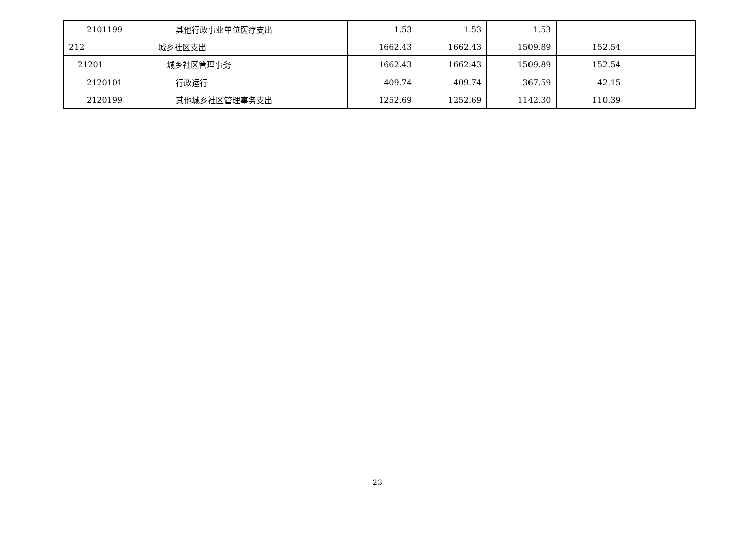| 2101199 | 其他行政事业单位医疗支出 | 1.53 | 1.53 | 1.53 | | |
| 212 | 城乡社区支出 | 1662.43 | 1662.43 | 1509.89 | 152.54 | |
| 21201 | 城乡社区管理事务 | 1662.43 | 1662.43 | 1509.89 | 152.54 | |
| 2120101 | 行政运行 | 409.74 | 409.74 | 367.59 | 42.15 | |
| 2120199 | 其他城乡社区管理事务支出 | 1252.69 | 1252.69 | 1142.30 | 110.39 | |
23